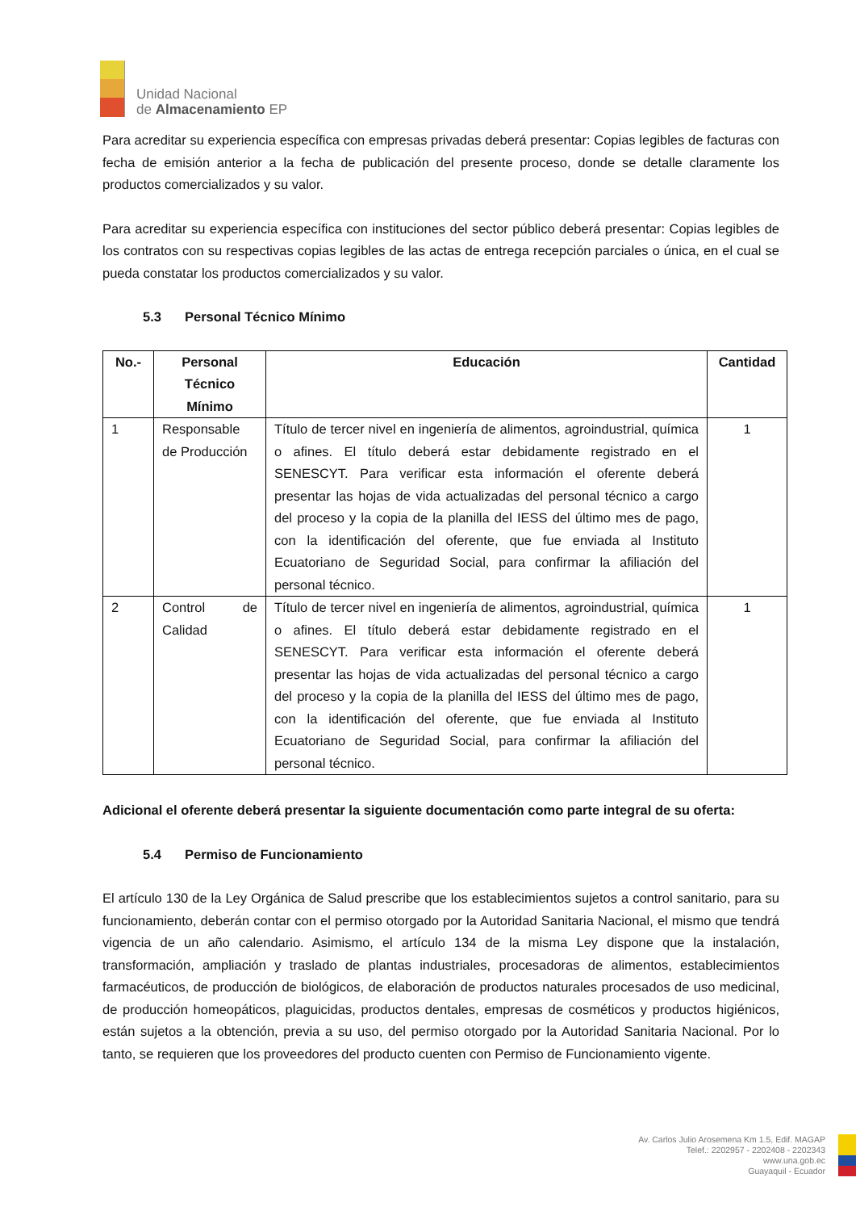Unidad Nacional
de Almacenamiento EP
Para acreditar su experiencia específica con empresas privadas deberá presentar: Copias legibles de facturas con fecha de emisión anterior a la fecha de publicación del presente proceso, donde se detalle claramente los productos comercializados y su valor.
Para acreditar su experiencia específica con instituciones del sector público deberá presentar: Copias legibles de los contratos con su respectivas copias legibles de las actas de entrega recepción parciales o única, en el cual se pueda constatar los productos comercializados y su valor.
5.3 Personal Técnico Mínimo
| No.- | Personal Técnico Mínimo | Educación | Cantidad |
| --- | --- | --- | --- |
| 1 | Responsable de Producción | Título de tercer nivel en ingeniería de alimentos, agroindustrial, química o afines. El título deberá estar debidamente registrado en el SENESCYT. Para verificar esta información el oferente deberá presentar las hojas de vida actualizadas del personal técnico a cargo del proceso y la copia de la planilla del IESS del último mes de pago, con la identificación del oferente, que fue enviada al Instituto Ecuatoriano de Seguridad Social, para confirmar la afiliación del personal técnico. | 1 |
| 2 | Control de Calidad | Título de tercer nivel en ingeniería de alimentos, agroindustrial, química o afines. El título deberá estar debidamente registrado en el SENESCYT. Para verificar esta información el oferente deberá presentar las hojas de vida actualizadas del personal técnico a cargo del proceso y la copia de la planilla del IESS del último mes de pago, con la identificación del oferente, que fue enviada al Instituto Ecuatoriano de Seguridad Social, para confirmar la afiliación del personal técnico. | 1 |
Adicional el oferente deberá presentar la siguiente documentación como parte integral de su oferta:
5.4 Permiso de Funcionamiento
El artículo 130 de la Ley Orgánica de Salud prescribe que los establecimientos sujetos a control sanitario, para su funcionamiento, deberán contar con el permiso otorgado por la Autoridad Sanitaria Nacional, el mismo que tendrá vigencia de un año calendario. Asimismo, el artículo 134 de la misma Ley dispone que la instalación, transformación, ampliación y traslado de plantas industriales, procesadoras de alimentos, establecimientos farmacéuticos, de producción de biológicos, de elaboración de productos naturales procesados de uso medicinal, de producción homeopáticos, plaguicidas, productos dentales, empresas de cosméticos y productos higiénicos, están sujetos a la obtención, previa a su uso, del permiso otorgado por la Autoridad Sanitaria Nacional. Por lo tanto, se requieren que los proveedores del producto cuenten con Permiso de Funcionamiento vigente.
Av. Carlos Julio Arosemena Km 1.5, Edif. MAGAP
Telef.: 2202957 - 2202408 - 2202343
www.una.gob.ec
Guayaquil - Ecuador